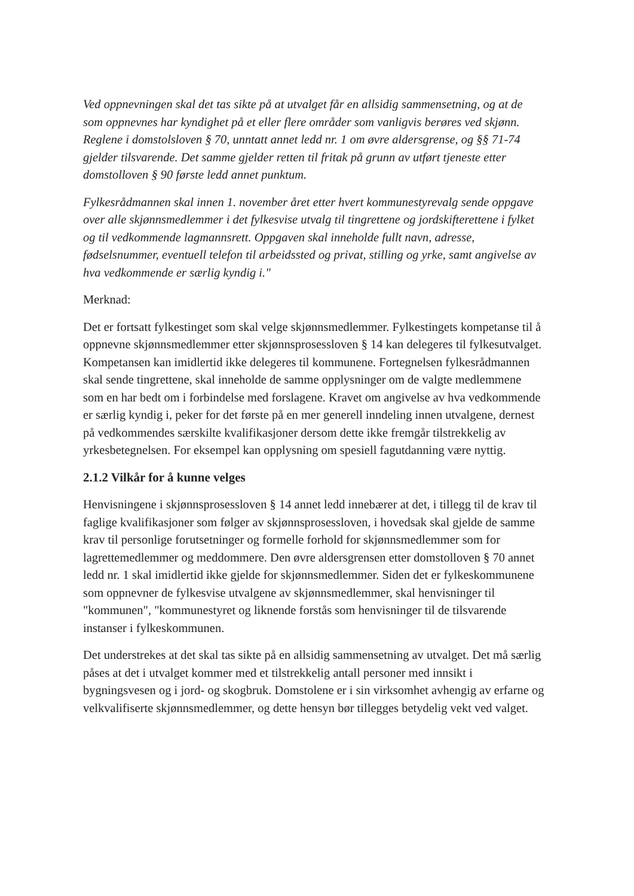Ved oppnevningen skal det tas sikte på at utvalget får en allsidig sammensetning, og at de som oppnevnes har kyndighet på et eller flere områder som vanligvis berøres ved skjønn. Reglene i domstolsloven § 70, unntatt annet ledd nr. 1 om øvre aldersgrense, og §§ 71-74 gjelder tilsvarende. Det samme gjelder retten til fritak på grunn av utført tjeneste etter domstolloven § 90 første ledd annet punktum.
Fylkesrådmannen skal innen 1. november året etter hvert kommunestyrevalg sende oppgave over alle skjønnsmedlemmer i det fylkesvise utvalg til tingrettene og jordskifterettene i fylket og til vedkommende lagmannsrett. Oppgaven skal inneholde fullt navn, adresse, fødselsnummer, eventuell telefon til arbeidssted og privat, stilling og yrke, samt angivelse av hva vedkommende er særlig kyndig i."
Merknad:
Det er fortsatt fylkestinget som skal velge skjønnsmedlemmer. Fylkestingets kompetanse til å oppnevne skjønnsmedlemmer etter skjønnsprosessloven § 14 kan delegeres til fylkesutvalget. Kompetansen kan imidlertid ikke delegeres til kommunene. Fortegnelsen fylkesrådmannen skal sende tingrettene, skal inneholde de samme opplysninger om de valgte medlemmene som en har bedt om i forbindelse med forslagene. Kravet om angivelse av hva vedkommende er særlig kyndig i, peker for det første på en mer generell inndeling innen utvalgene, dernest på vedkommendes særskilte kvalifikasjoner dersom dette ikke fremgår tilstrekkelig av yrkesbetegnelsen. For eksempel kan opplysning om spesiell fagutdanning være nyttig.
2.1.2 Vilkår for å kunne velges
Henvisningene i skjønnsprosessloven § 14 annet ledd innebærer at det, i tillegg til de krav til faglige kvalifikasjoner som følger av skjønnsprosessloven, i hovedsak skal gjelde de samme krav til personlige forutsetninger og formelle forhold for skjønnsmedlemmer som for lagrettemedlemmer og meddommere. Den øvre aldersgrensen etter domstolloven § 70 annet ledd nr. 1 skal imidlertid ikke gjelde for skjønnsmedlemmer. Siden det er fylkeskommunene som oppnevner de fylkesvise utvalgene av skjønnsmedlemmer, skal henvisninger til "kommunen", "kommunestyret og liknende forstås som henvisninger til de tilsvarende instanser i fylkeskommunen.
Det understrekes at det skal tas sikte på en allsidig sammensetning av utvalget. Det må særlig påses at det i utvalget kommer med et tilstrekkelig antall personer med innsikt i bygningsvesen og i jord- og skogbruk. Domstolene er i sin virksomhet avhengig av erfarne og velkvalifiserte skjønnsmedlemmer, og dette hensyn bør tillegges betydelig vekt ved valget.